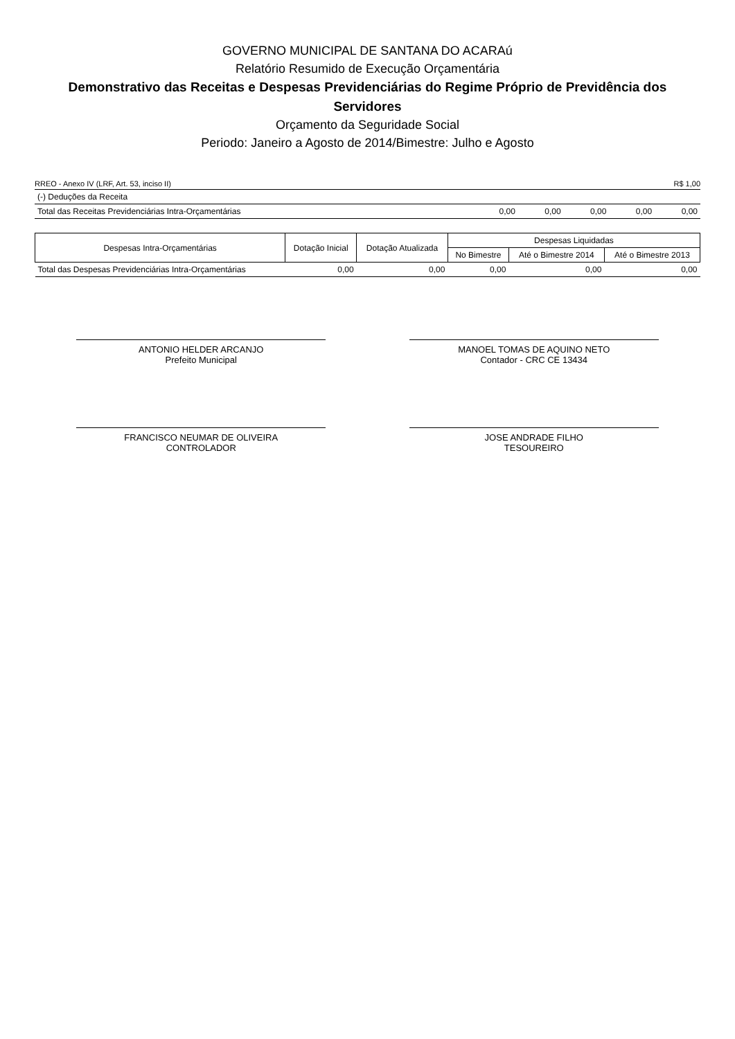GOVERNO MUNICIPAL DE SANTANA DO ACARAú
Relatório Resumido de Execução Orçamentária
Demonstrativo das Receitas e Despesas Previdenciárias do Regime Próprio de Previdência dos Servidores
Orçamento da Seguridade Social
Periodo: Janeiro a Agosto de 2014/Bimestre: Julho e Agosto
RREO - Anexo IV (LRF, Art. 53, inciso II) R$ 1,00
| (-) Deduções da Receita | | | | | |
| Total das Receitas Previdenciárias Intra-Orçamentárias | 0,00 | 0,00 | 0,00 | 0,00 | 0,00 |
| Despesas Intra-Orçamentárias | Dotação Inicial | Dotação Atualizada | Despesas Liquidadas | | |
| --- | --- | --- | --- | --- | --- |
| | | | No Bimestre | Até o Bimestre 2014 | Até o Bimestre 2013 |
| Total das Despesas Previdenciárias Intra-Orçamentárias | 0,00 | 0,00 | 0,00 | 0,00 | 0,00 |
ANTONIO HELDER ARCANJO
Prefeito Municipal
MANOEL TOMAS DE AQUINO NETO
Contador - CRC CE 13434
FRANCISCO NEUMAR DE OLIVEIRA
CONTROLADOR
JOSE ANDRADE FILHO
TESOUREIRO